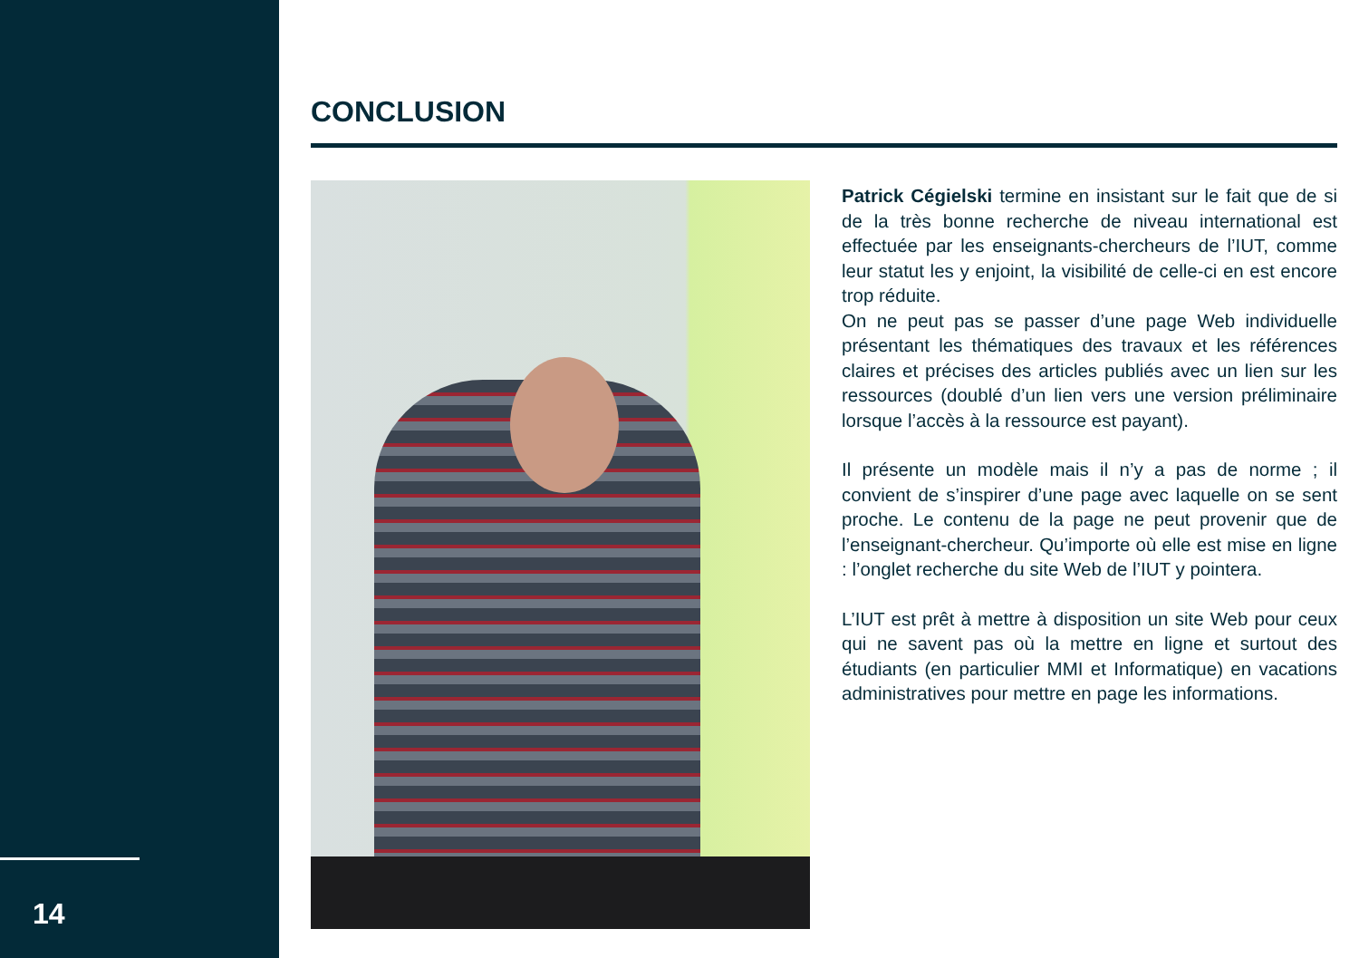14
CONCLUSION
Patrick Cégielski termine en insistant sur le fait que de si de la très bonne recherche de niveau international est effectuée par les enseignants-chercheurs de l’IUT, comme leur statut les y enjoint, la visibilité de celle-ci en est encore trop réduite.
On ne peut pas se passer d’une page Web individuelle présentant les thématiques des travaux et les références claires et précises des articles publiés avec un lien sur les ressources (doublé d’un lien vers une version préliminaire lorsque l’accès à la ressource est payant).
Il présente un modèle mais il n’y a pas de norme ; il convient de s’inspirer d’une page avec laquelle on se sent proche. Le contenu de la page ne peut provenir que de l’enseignant-chercheur. Qu’importe où elle est mise en ligne : l’onglet recherche du site Web de l’IUT y pointera.
L’IUT est prêt à mettre à disposition un site Web pour ceux qui ne savent pas où la mettre en ligne et surtout des étudiants (en particulier MMI et Informatique) en vacations administratives pour mettre en page les informations.